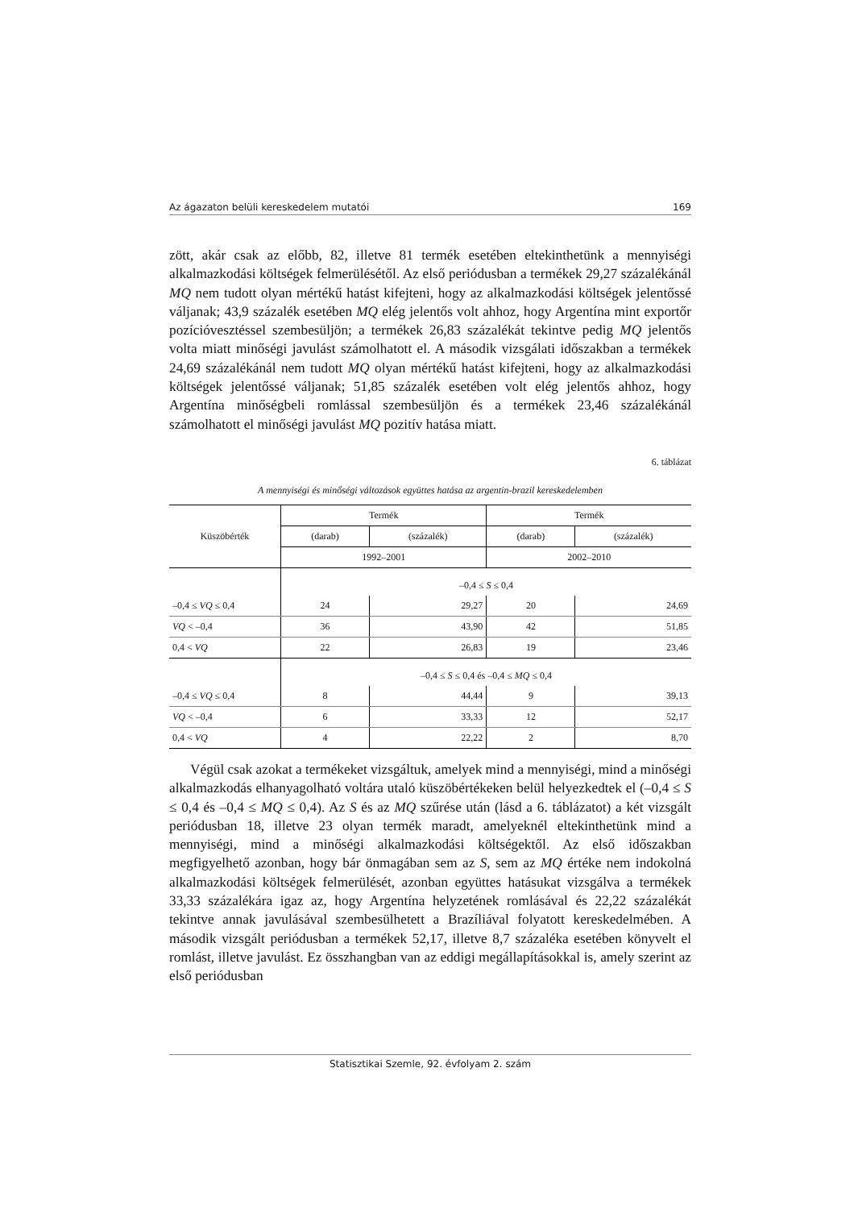Az ágazaton belüli kereskedelem mutatói 169
zött, akár csak az előbb, 82, illetve 81 termék esetében eltekinthetünk a mennyiségi alkalmazkodási költségek felmerülésétől. Az első periódusban a termékek 29,27 százalékánál MQ nem tudott olyan mértékű hatást kifejteni, hogy az alkalmazkodási költségek jelentőssé váljanak; 43,9 százalék esetében MQ elég jelentős volt ahhoz, hogy Argentína mint exportőr pozícióvesztéssel szembesüljön; a termékek 26,83 százalékát tekintve pedig MQ jelentős volta miatt minőségi javulást számolhatott el. A második vizsgálati időszakban a termékek 24,69 százalékánál nem tudott MQ olyan mértékű hatást kifejteni, hogy az alkalmazkodási költségek jelentőssé váljanak; 51,85 százalék esetében volt elég jelentős ahhoz, hogy Argentína minőségbeli romlással szembesüljön és a termékek 23,46 százalékánál számolhatott el minőségi javulást MQ pozitív hatása miatt.
6. táblázat
A mennyiségi és minőségi változások együttes hatása az argentin-brazil kereskedelemben
| Küszöbérték | Termék | | Termék | |
| --- | --- | --- | --- | --- |
| | (darab) | (százalék) | (darab) | (százalék) |
| | 1992–2001 | | 2002–2010 | |
| | –0,4 ≤ S ≤ 0,4 | | | |
| –0,4 ≤ VQ ≤ 0,4 | 24 | 29,27 | 20 | 24,69 |
| VQ < –0,4 | 36 | 43,90 | 42 | 51,85 |
| 0,4 < VQ | 22 | 26,83 | 19 | 23,46 |
| | –0,4 ≤ S ≤ 0,4 és –0,4 ≤ MQ ≤ 0,4 | | | |
| –0,4 ≤ VQ ≤ 0,4 | 8 | 44,44 | 9 | 39,13 |
| VQ < –0,4 | 6 | 33,33 | 12 | 52,17 |
| 0,4 < VQ | 4 | 22,22 | 2 | 8,70 |
Végül csak azokat a termékeket vizsgáltuk, amelyek mind a mennyiségi, mind a minőségi alkalmazkodás elhanyagolható voltára utaló küszöbértékeken belül helyezkedtek el (–0,4 ≤ S ≤ 0,4 és –0,4 ≤ MQ ≤ 0,4). Az S és az MQ szűrése után (lásd a 6. táblázatot) a két vizsgált periódusban 18, illetve 23 olyan termék maradt, amelyeknél eltekinthetünk mind a mennyiségi, mind a minőségi alkalmazkodási költségektől. Az első időszakban megfigyelhető azonban, hogy bár önmagában sem az S, sem az MQ értéke nem indokolná alkalmazkodási költségek felmerülését, azonban együttes hatásukat vizsgálva a termékek 33,33 százalékára igaz az, hogy Argentína helyzetének romlásával és 22,22 százalékát tekintve annak javulásával szembesülhetett a Brazíliával folyatott kereskedelmében. A második vizsgált periódusban a termékek 52,17, illetve 8,7 százaléka esetében könyvelt el romlást, illetve javulást. Ez összhangban van az eddigi megállapításokkal is, amely szerint az első periódusban
Statisztikai Szemle, 92. évfolyam 2. szám